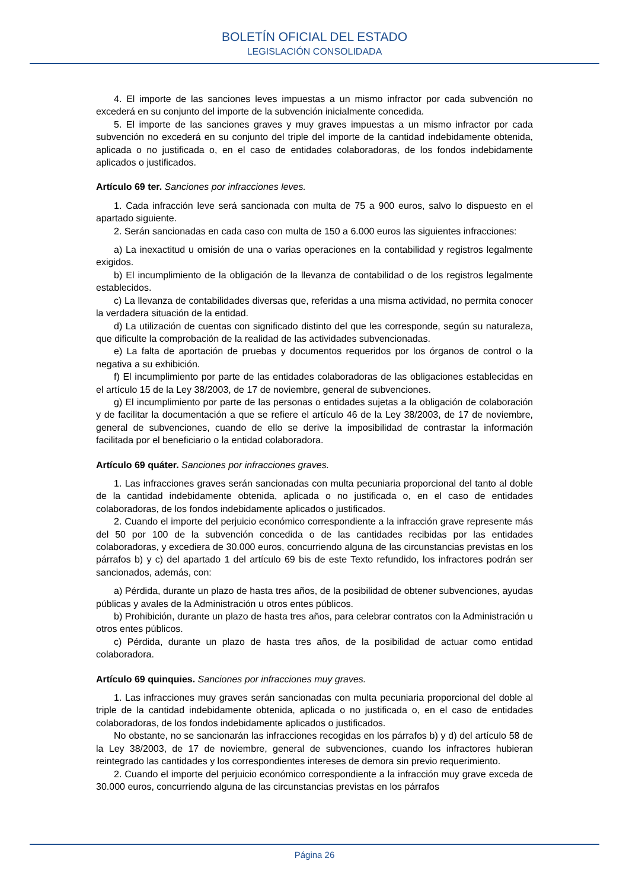BOLETÍN OFICIAL DEL ESTADO
LEGISLACIÓN CONSOLIDADA
4. El importe de las sanciones leves impuestas a un mismo infractor por cada subvención no excederá en su conjunto del importe de la subvención inicialmente concedida.
5. El importe de las sanciones graves y muy graves impuestas a un mismo infractor por cada subvención no excederá en su conjunto del triple del importe de la cantidad indebidamente obtenida, aplicada o no justificada o, en el caso de entidades colaboradoras, de los fondos indebidamente aplicados o justificados.
Artículo 69 ter. Sanciones por infracciones leves.
1. Cada infracción leve será sancionada con multa de 75 a 900 euros, salvo lo dispuesto en el apartado siguiente.
2. Serán sancionadas en cada caso con multa de 150 a 6.000 euros las siguientes infracciones:
a) La inexactitud u omisión de una o varias operaciones en la contabilidad y registros legalmente exigidos.
b) El incumplimiento de la obligación de la llevanza de contabilidad o de los registros legalmente establecidos.
c) La llevanza de contabilidades diversas que, referidas a una misma actividad, no permita conocer la verdadera situación de la entidad.
d) La utilización de cuentas con significado distinto del que les corresponde, según su naturaleza, que dificulte la comprobación de la realidad de las actividades subvencionadas.
e) La falta de aportación de pruebas y documentos requeridos por los órganos de control o la negativa a su exhibición.
f) El incumplimiento por parte de las entidades colaboradoras de las obligaciones establecidas en el artículo 15 de la Ley 38/2003, de 17 de noviembre, general de subvenciones.
g) El incumplimiento por parte de las personas o entidades sujetas a la obligación de colaboración y de facilitar la documentación a que se refiere el artículo 46 de la Ley 38/2003, de 17 de noviembre, general de subvenciones, cuando de ello se derive la imposibilidad de contrastar la información facilitada por el beneficiario o la entidad colaboradora.
Artículo 69 quáter. Sanciones por infracciones graves.
1. Las infracciones graves serán sancionadas con multa pecuniaria proporcional del tanto al doble de la cantidad indebidamente obtenida, aplicada o no justificada o, en el caso de entidades colaboradoras, de los fondos indebidamente aplicados o justificados.
2. Cuando el importe del perjuicio económico correspondiente a la infracción grave represente más del 50 por 100 de la subvención concedida o de las cantidades recibidas por las entidades colaboradoras, y excediera de 30.000 euros, concurriendo alguna de las circunstancias previstas en los párrafos b) y c) del apartado 1 del artículo 69 bis de este Texto refundido, los infractores podrán ser sancionados, además, con:
a) Pérdida, durante un plazo de hasta tres años, de la posibilidad de obtener subvenciones, ayudas públicas y avales de la Administración u otros entes públicos.
b) Prohibición, durante un plazo de hasta tres años, para celebrar contratos con la Administración u otros entes públicos.
c) Pérdida, durante un plazo de hasta tres años, de la posibilidad de actuar como entidad colaboradora.
Artículo 69 quinquies. Sanciones por infracciones muy graves.
1. Las infracciones muy graves serán sancionadas con multa pecuniaria proporcional del doble al triple de la cantidad indebidamente obtenida, aplicada o no justificada o, en el caso de entidades colaboradoras, de los fondos indebidamente aplicados o justificados.
No obstante, no se sancionarán las infracciones recogidas en los párrafos b) y d) del artículo 58 de la Ley 38/2003, de 17 de noviembre, general de subvenciones, cuando los infractores hubieran reintegrado las cantidades y los correspondientes intereses de demora sin previo requerimiento.
2. Cuando el importe del perjuicio económico correspondiente a la infracción muy grave exceda de 30.000 euros, concurriendo alguna de las circunstancias previstas en los párrafos
Página 26